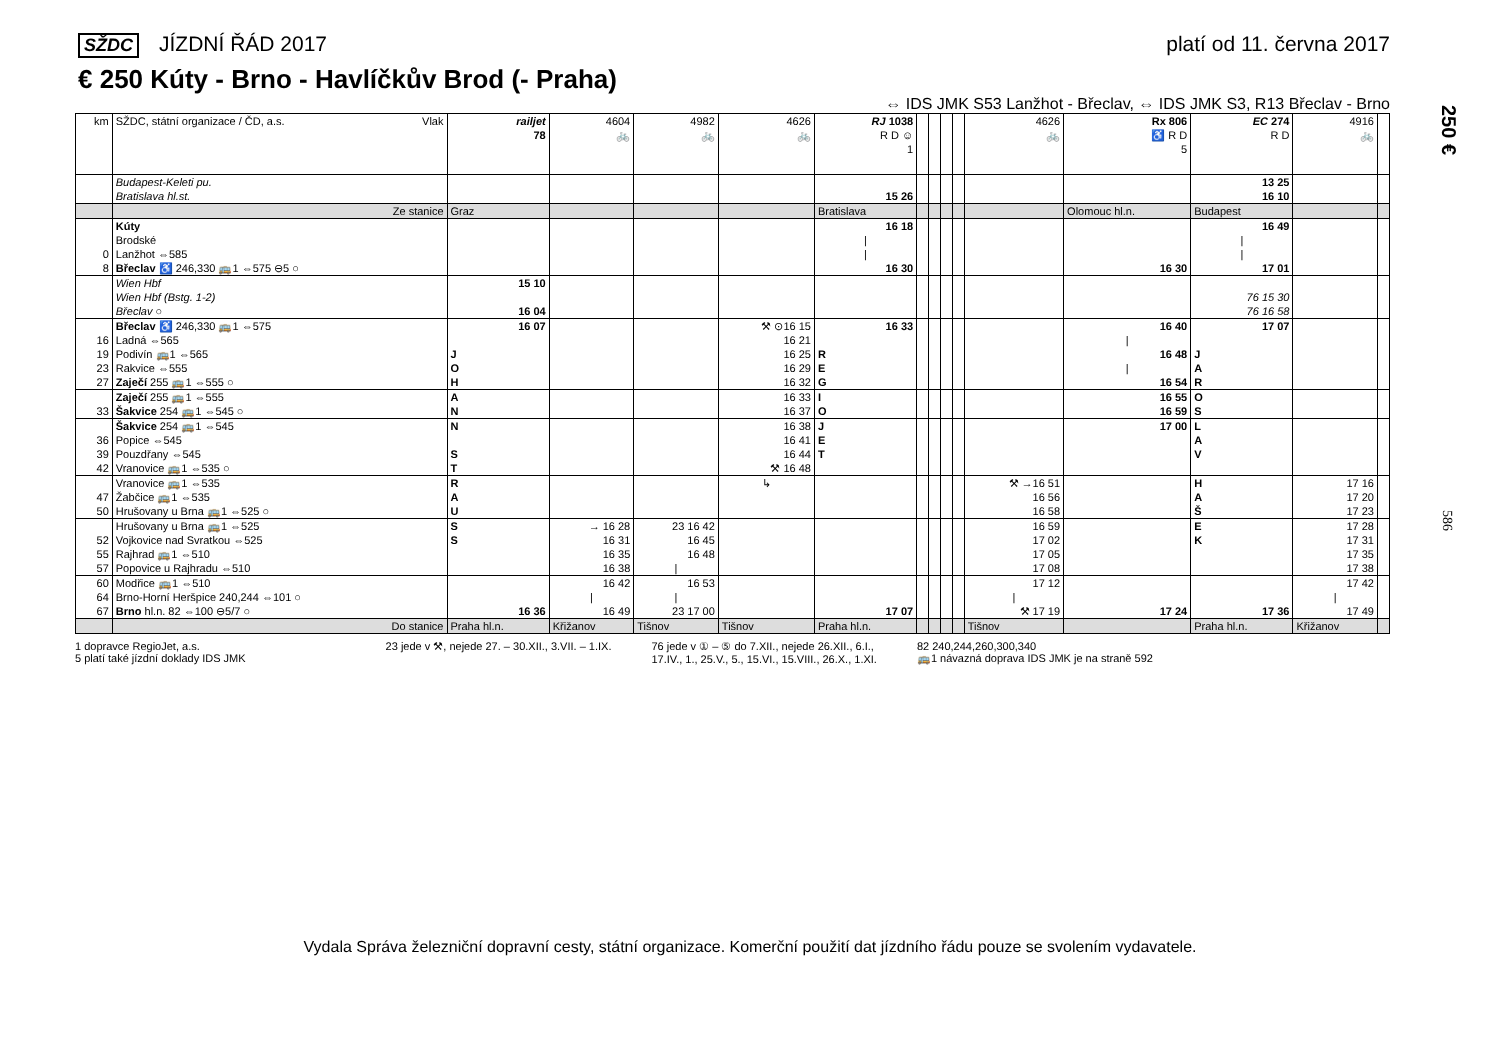SŽDC JÍZDNÍ ŘÁD 2017 platí od 11. června 2017
€ 250 Kúty - Brno - Havlíčkův Brod (- Praha)
⇔ IDS JMK S53 Lanžhot - Břeclav, ⇔ IDS JMK S3, R13 Břeclav - Brno
250 €
586
| km | SŽDC, státní organizace / ČD, a.s. Vlak | railjet 78 | 4604 🚲 | 4982 🚲 | 4626 🚲 | RJ 1038 R D ☺ 1 | | | | | 4626 🚲 | Rx 806 ♿ R D 5 | EC 274 R D | 4916 🚲 | |
| --- | --- | --- | --- | --- | --- | --- | --- | --- | --- | --- | --- | --- | --- | --- | --- |
| | Budapest-Keleti pu. | | | | | | | | | | | | 13 25 | | |
| | Bratislava hl.st. | | | | | 15 26 | | | | | | | 16 10 | | |
| | Ze stanice | Graz | | | | Bratislava | | | | | | Olomouc hl.n. | Budapest | | |
| | Kúty | | | | | 16 18 | | | | | | | 16 49 | | |
| | Brodské | | | | | / | | | | | | | / | | |
| 0 | Lanžhot ⇔585 | | | | | / | | | | | | | / | | |
| 8 | Břeclav ♿ 246,330 🚌1 ⇔575 ⊖5 ○ | | | | | 16 30 | | | | | | 16 30 | 17 01 | | |
| | Wien Hbf | 15 10 | | | | | | | | | | | | | |
| | Wien Hbf (Bstg. 1-2) | | | | | | | | | | | | 76 15 30 | | |
| | Břeclav ○ | 16 04 | | | | | | | | | | | 76 16 58 | | |
| | Břeclav ♿ 246,330 🚌1 ⇔575 | 16 07 | | | ⚒ ⊙16 15 | 16 33 | | | | | | 16 40 | 17 07 | | |
| 16 | Ladná ⇔565 | | | | 16 21 | | | | | | | / | | | |
| 19 | Podivín 🚌1 ⇔565 | J | | | 16 25 | R | | | | | | 16 48 | J | | |
| 23 | Rakvice ⇔555 | O | | | 16 29 | E | | | | | | / | A | | |
| 27 | Zaječí 255 🚌1 ⇔555 ○ | H | | | 16 32 | G | | | | | | 16 54 | R | | |
| | Zaječí 255 🚌1 ⇔555 | A | | | 16 33 | I | | | | | | 16 55 | O | | |
| 33 | Šakvice 254 🚌1 ⇔545 ○ | N | | | 16 37 | O | | | | | | 16 59 | S | | |
| | Šakvice 254 🚌1 ⇔545 | N | | | 16 38 | J | | | | | | 17 00 | L | | |
| 36 | Popice ⇔545 | | | | 16 41 | E | | | | | | | A | | |
| 39 | Pouzdřany ⇔545 | S | | | 16 44 | T | | | | | | | V | | |
| 42 | Vranovice 🚌1 ⇔535 ○ | T | | | ⚒ 16 48 | | | | | | | | | | |
| | Vranovice 🚌1 ⇔535 | R | | | ↳ | | | | | | ⚒ →16 51 | | H | 17 16 | |
| 47 | Žabčice 🚌1 ⇔535 | A | | | | | | | | | 16 56 | | A | 17 20 | |
| 50 | Hrušovany u Brna 🚌1 ⇔525 ○ | U | | | | | | | | | 16 58 | | Š | 17 23 | |
| | Hrušovany u Brna 🚌1 ⇔525 | S | → 16 28 | 23 16 42 | | | | | | | 16 59 | | E | 17 28 | |
| 52 | Vojkovice nad Svratkou ⇔525 | S | 16 31 | 16 45 | | | | | | | 17 02 | | K | 17 31 | |
| 55 | Rajhrad 🚌1 ⇔510 | | 16 35 | 16 48 | | | | | | | 17 05 | | | 17 35 | |
| 57 | Popovice u Rajhradu ⇔510 | | 16 38 | / | | | | | | | 17 08 | | | 17 38 | |
| 60 | Modřice 🚌1 ⇔510 | | 16 42 | 16 53 | | | | | | | 17 12 | | | 17 42 | |
| 64 | Brno-Horní Heršpice 240,244 ⇔101 ○ | | / | / | | | | | | | / | | | / | |
| 67 | Brno hl.n. 82 ⇔100 ⊖5/7 ○ | 16 36 | 16 49 | 23 17 00 | | 17 07 | | | | | ⚒ 17 19 | 17 24 | 17 36 | 17 49 | |
| | Do stanice | Praha hl.n. | Křižanov | Tišnov | Tišnov | Praha hl.n. | | | | | Tišnov | | Praha hl.n. | Křižanov | |
1 dopravce RegioJet, a.s.
5 platí také jízdní doklady IDS JMK
23 jede v ⚒, nejede 27. – 30.XII., 3.VII. – 1.IX.
76 jede v ① – ⑤ do 7.XII., nejede 26.XII., 6.I.,
17.IV., 1., 25.V., 5., 15.VI., 15.VIII., 26.X., 1.XI.
82 240,244,260,300,340
🚌1 návazná doprava IDS JMK je na straně 592
Vydala Správa železniční dopravní cesty, státní organizace. Komerční použití dat jízdního řádu pouze se svolením vydavatele.